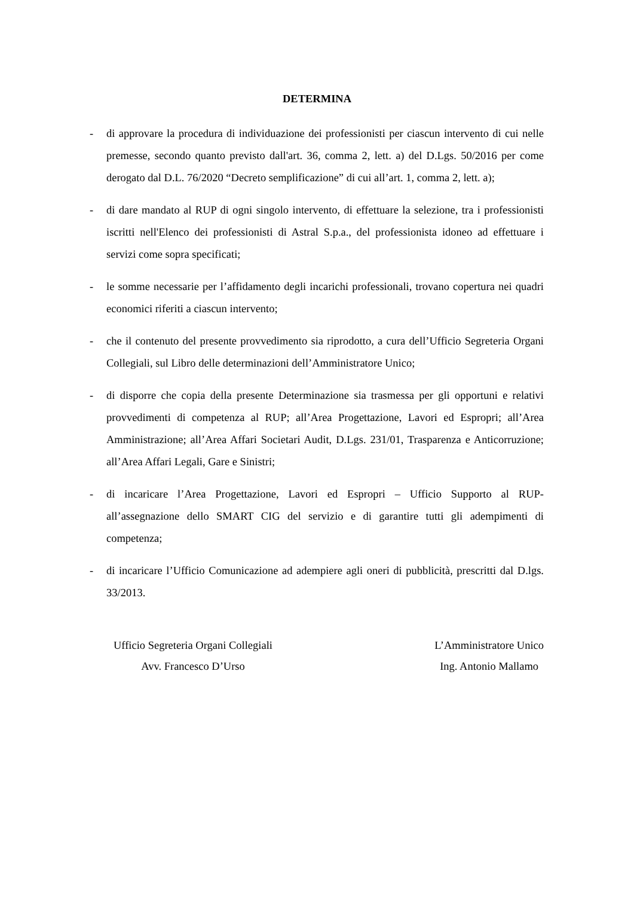DETERMINA
- di approvare la procedura di individuazione dei professionisti per ciascun intervento di cui nelle premesse, secondo quanto previsto dall'art. 36, comma 2, lett. a) del D.Lgs. 50/2016 per come derogato dal D.L. 76/2020 “Decreto semplificazione” di cui all’art. 1, comma 2, lett. a);
- di dare mandato al RUP di ogni singolo intervento, di effettuare la selezione, tra i professionisti iscritti nell'Elenco dei professionisti di Astral S.p.a., del professionista idoneo ad effettuare i servizi come sopra specificati;
- le somme necessarie per l’affidamento degli incarichi professionali, trovano copertura nei quadri economici riferiti a ciascun intervento;
- che il contenuto del presente provvedimento sia riprodotto, a cura dell’Ufficio Segreteria Organi Collegiali, sul Libro delle determinazioni dell’Amministratore Unico;
- di disporre che copia della presente Determinazione sia trasmessa per gli opportuni e relativi provvedimenti di competenza al RUP; all’Area Progettazione, Lavori ed Espropri; all’Area Amministrazione; all’Area Affari Societari Audit, D.Lgs. 231/01, Trasparenza e Anticorruzione; all’Area Affari Legali, Gare e Sinistri;
- di incaricare l’Area Progettazione, Lavori ed Espropri – Ufficio Supporto al RUP- all’assegnazione dello SMART CIG del servizio e di garantire tutti gli adempimenti di competenza;
- di incaricare l’Ufficio Comunicazione ad adempiere agli oneri di pubblicità, prescritti dal D.lgs. 33/2013.
Ufficio Segreteria Organi Collegiali
Avv. Francesco D’Urso
L’Amministratore Unico
Ing. Antonio Mallamo